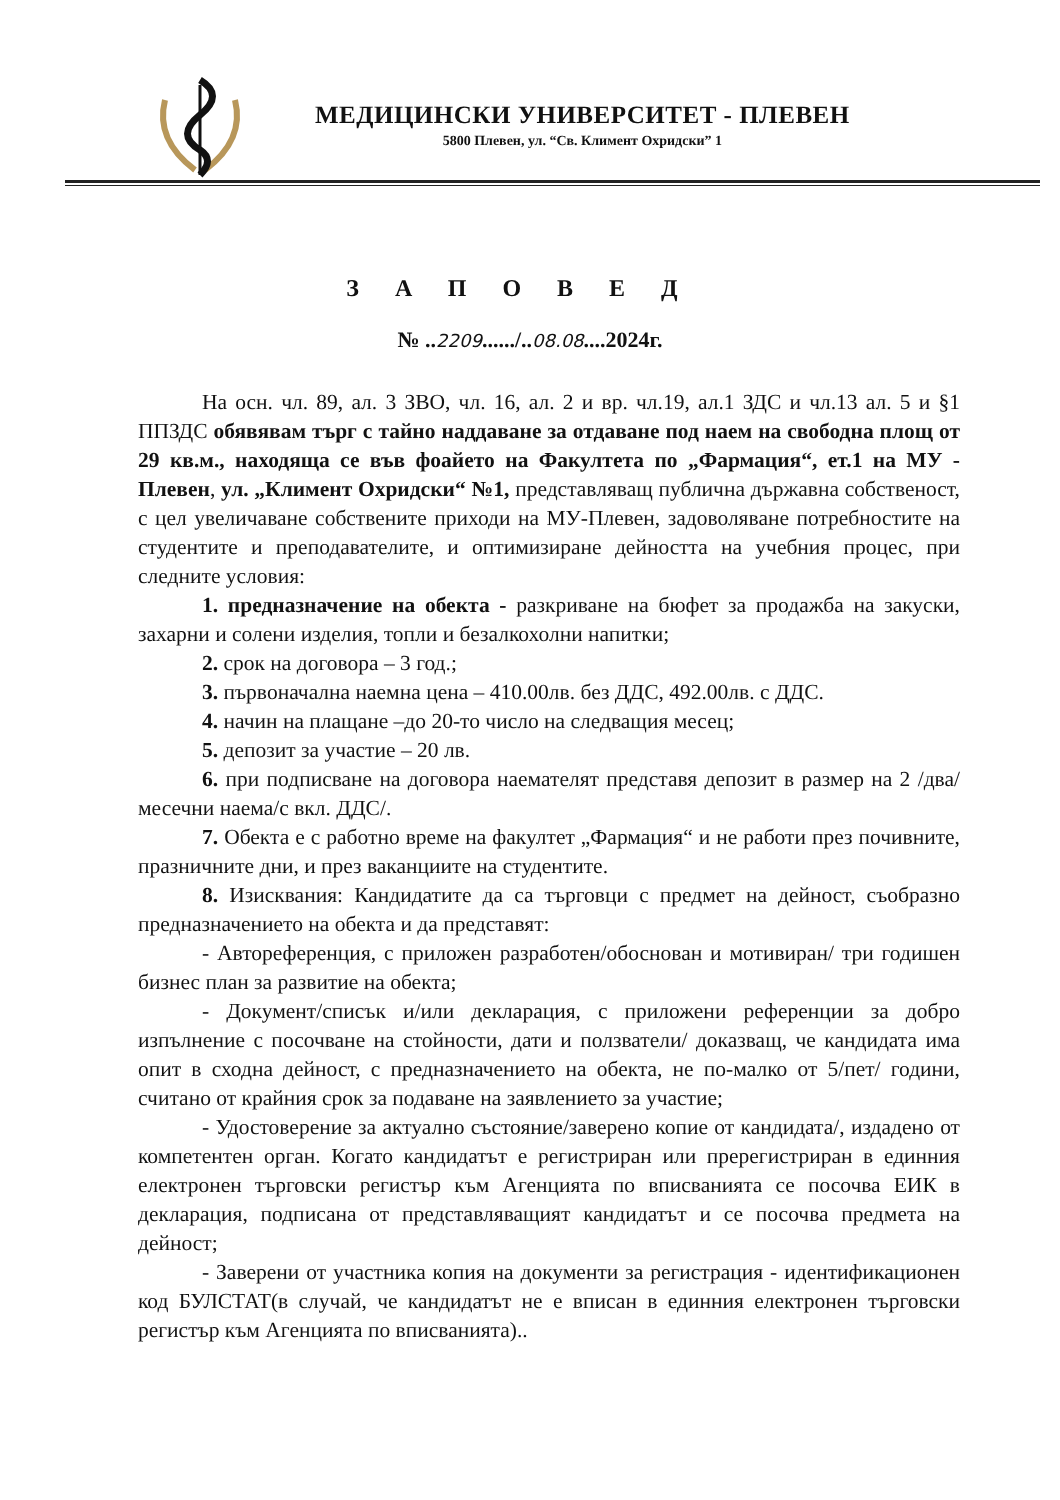МЕДИЦИНСКИ УНИВЕРСИТЕТ - ПЛЕВЕН
5800 Плевен, ул. “Св. Климент Охридски” 1
ЗАПОВЕД
№ ..2209....../..08.08....2024г.
На осн. чл. 89, ал. 3 ЗВО, чл. 16, ал. 2 и вр. чл.19, ал.1 ЗДС и чл.13 ал. 5 и §1 ППЗДС обявявам търг с тайно наддаване за отдаване под наем на свободна площ от 29 кв.м., находяща се във фоайето на Факултета по „Фармация“, ет.1 на МУ - Плевен, ул. „Климент Охридски“ №1, представляващ публична държавна собственост, с цел увеличаване собствените приходи на МУ-Плевен, задоволяване потребностите на студентите и преподавателите, и оптимизиране дейността на учебния процес, при следните условия:
1. предназначение на обекта - разкриване на бюфет за продажба на закуски, захарни и солени изделия, топли и безалкохолни напитки;
2. срок на договора – 3 год.;
3. първоначална наемна цена – 410.00лв. без ДДС, 492.00лв. с ДДС.
4. начин на плащане –до 20-то число на следващия месец;
5. депозит за участие – 20 лв.
6. при подписване на договора наемателят представя депозит в размер на 2 /два/ месечни наема/с вкл. ДДС/.
7. Обекта е с работно време на факултет „Фармация“ и не работи през почивните, празничните дни, и през ваканциите на студентите.
8. Изисквания: Кандидатите да са търговци с предмет на дейност, съобразно предназначението на обекта и да представят:
- Автореференция, с приложен разработен/обоснован и мотивиран/ три годишен бизнес план за развитие на обекта;
- Документ/списък и/или декларация, с приложени референции за добро изпълнение с посочване на стойности, дати и ползватели/ доказващ, че кандидата има опит в сходна дейност, с предназначението на обекта, не по-малко от 5/пет/ години, считано от крайния срок за подаване на заявлението за участие;
- Удостоверение за актуално състояние/заверено копие от кандидата/, издадено от компетентен орган. Когато кандидатът е регистриран или пререгистриран в единния електронен търговски регистър към Агенцията по вписванията се посочва ЕИК в декларация, подписана от представляващият кандидатът и се посочва предмета на дейност;
- Заверени от участника копия на документи за регистрация - идентификационен код БУЛСТАТ(в случай, че кандидатът не е вписан в единния електронен търговски регистър към Агенцията по вписванията)..